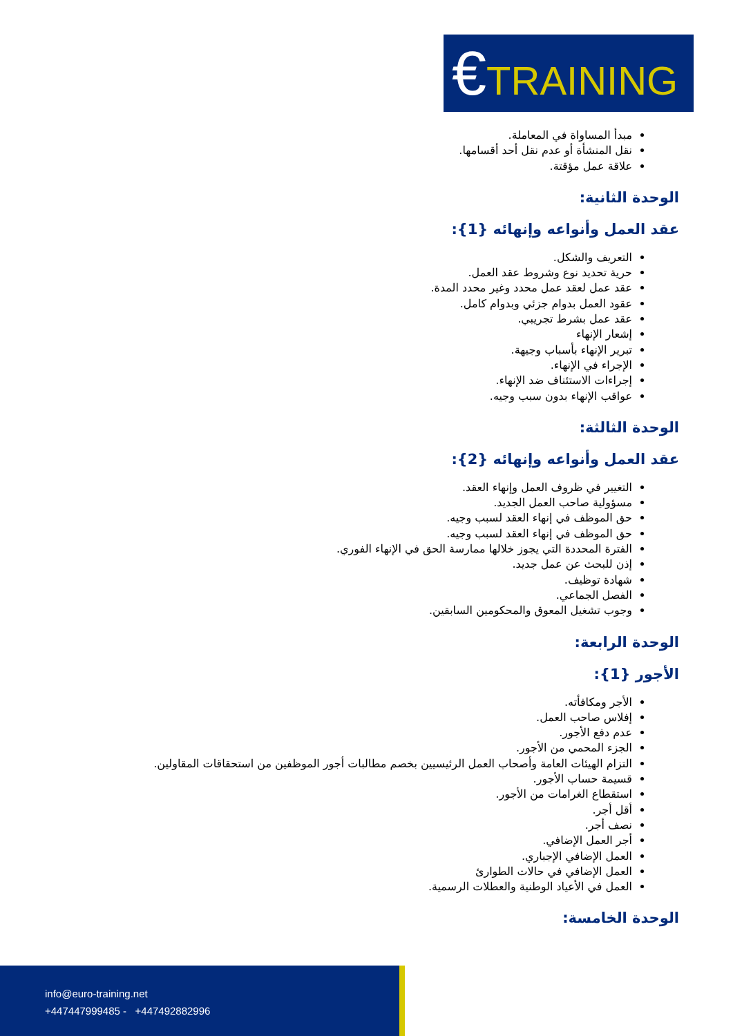€TRAINING
مبدأ المساواة في المعاملة.
نقل المنشأة أو عدم نقل أحد أقسامها.
علاقة عمل مؤقتة.
الوحدة الثانية:
عقد العمل وأنواعه وإنهائه {1}:
التعريف والشكل.
حرية تحديد نوع وشروط عقد العمل.
عقد عمل لعقد عمل محدد وغير محدد المدة.
عقود العمل بدوام جزئي وبدوام كامل.
عقد عمل بشرط تجريبي.
إشعار الإنهاء
تبرير الإنهاء بأسباب وجيهة.
الإجراء في الإنهاء.
إجراءات الاستئناف ضد الإنهاء.
عواقب الإنهاء بدون سبب وجيه.
الوحدة الثالثة:
عقد العمل وأنواعه وإنهائه {2}:
التغيير في ظروف العمل وإنهاء العقد.
مسؤولية صاحب العمل الجديد.
حق الموظف في إنهاء العقد لسبب وجيه.
حق الموظف في إنهاء العقد لسبب وجيه.
الفترة المحددة التي يجوز خلالها ممارسة الحق في الإنهاء الفوري.
إذن للبحث عن عمل جديد.
شهادة توظيف.
الفصل الجماعي.
وجوب تشغيل المعوق والمحكومين السابقين.
الوحدة الرابعة:
الأجور {1}:
الأجر ومكافأته.
إفلاس صاحب العمل.
عدم دفع الأجور.
الجزء المحمي من الأجور.
التزام الهيئات العامة وأصحاب العمل الرئيسيين بخصم مطالبات أجور الموظفين من استحقاقات المقاولين.
قسيمة حساب الأجور.
استقطاع الغرامات من الأجور.
أقل أجر.
نصف أجر.
أجر العمل الإضافي.
العمل الإضافي الإجباري.
العمل الإضافي في حالات الطوارئ
العمل في الأعياد الوطنية والعطلات الرسمية.
الوحدة الخامسة:
info@euro-training.net
+447447999485 - +447492882996